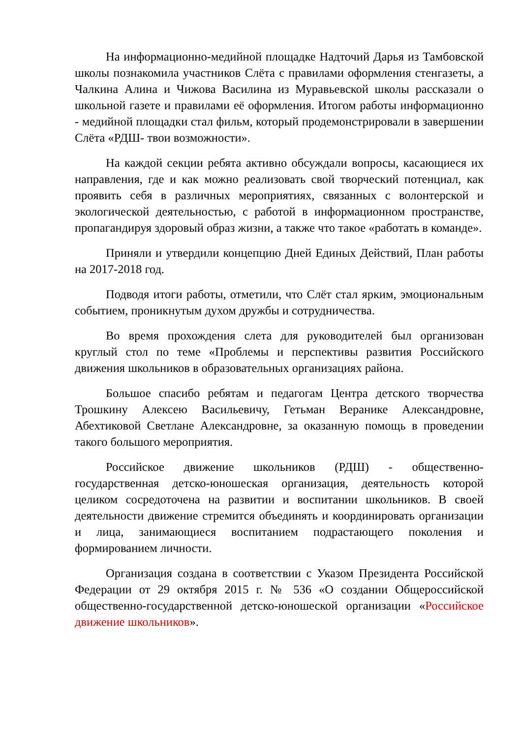На информационно-медийной площадке Надточий Дарья из Тамбовской школы познакомила участников Слёта с правилами оформления стенгазеты, а Чалкина Алина и Чижова Василина из Муравьевской школы рассказали о школьной газете и правилами её оформления. Итогом работы информационно - медийной площадки стал фильм, который продемонстрировали в завершении Слёта «РДШ- твои возможности».
На каждой секции ребята активно обсуждали вопросы, касающиеся их направления, где и как можно реализовать свой творческий потенциал, как проявить себя в различных мероприятиях, связанных с волонтерской и экологической деятельностью, с работой в информационном пространстве, пропагандируя здоровый образ жизни, а также что такое «работать в команде».
Приняли и утвердили концепцию Дней Единых Действий, План работы на 2017-2018 год.
Подводя итоги работы, отметили, что Слёт стал ярким, эмоциональным событием, проникнутым духом дружбы и сотрудничества.
Во время прохождения слета для руководителей был организован круглый стол по теме «Проблемы и перспективы развития Российского движения школьников в образовательных организациях района.
Большое спасибо ребятам и педагогам Центра детского творчества Трошкину Алексею Васильевичу, Гетьман Веранике Александровне, Абехтиковой Светлане Александровне, за оказанную помощь в проведении такого большого мероприятия.
Российское движение школьников (РДШ) - общественно-государственная детско-юношеская организация, деятельность которой целиком сосредоточена на развитии и воспитании школьников. В своей деятельности движение стремится объединять и координировать организации и лица, занимающиеся воспитанием подрастающего поколения и формированием личности.
Организация создана в соответствии с Указом Президента Российской Федерации от 29 октября 2015 г. № 536 «О создании Общероссийской общественно-государственной детско-юношеской организации «Российское движение школьников».